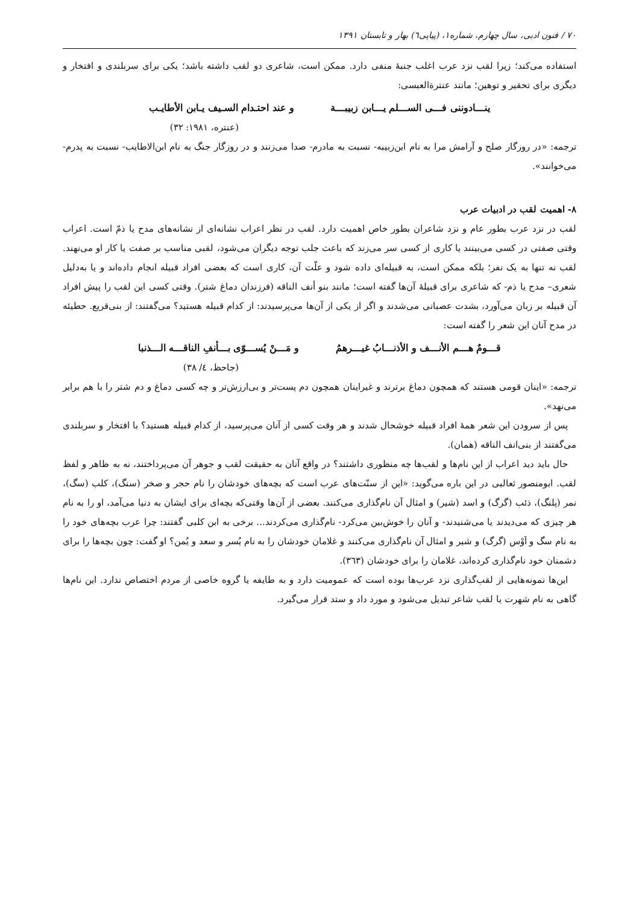٧٠ / فنون ادبی، سال چهارم، شماره۱، (پیاپی٦) بهار و تابستان ۱۳۹۱
استفاده می‌کند؛ زیرا لقب نزد عرب اغلب جنبۀ منفی دارد. ممکن است، شاعری دو لقب داشته باشد؛ یکی برای سربلندی و افتخار و دیگری برای تحقیر و توهین؛ مانند عنترةالعبسی:
ینـــادوننی فـــی الســـلم یـــابن زبیبـــة و عند احتـدام السـیف یـابن الأطایـب
(عنتره، ۱۹۸۱: ۳۲)
ترجمه: «در روزگار صلح و آرامش مرا به نام ابن‌زبیبه- نسبت به مادرم- صدا می‌زنند و در روزگار جنگ به نام ابن‌الاطایب- نسبت به پدرم- می‌خوانند».
٨- اهمیت لقب در ادبیات عرب
لقب در نزد عرب بطور عام و نزد شاعران بطور خاص اهمیت دارد. لقب در نظر اعراب نشانه‌ای از نشانه‌های مدح یا ذمّ است. اعراب وقتی صفتی در کسی می‌بینند یا کاری از کسی سر می‌زند که باعث جلب توجه دیگران می‌شود، لقبی مناسب بر صفت یا کار او می‌نهند. لقب نه تنها به یک نفر؛ بلکه ممکن است، به قبیله‌ای داده شود و علّت آن، کاری است که بعضی افراد قبیله انجام داده‌اند و یا به‌دلیل شعری– مدح یا ذم- که شاعری برای قبیلۀ آن‌ها گفته است؛ مانند بنو أنف الناقه (فرزندان دماغ شتر). وقتی کسی این لقب را پیش افراد آن قبیله بر زبان می‌آورد، بشدت عصبانی می‌شدند و اگر از یکی از آن‌ها می‌پرسیدند: از کدام قبیله هستید؟ می‌گفتند: از بنی‌قریع. حطیئه در مدح آنان این شعر را گفته است:
قـــومٌ هـــم الأنـــف و الأذنـــابُ غیـــرهمُ و مَـــنْ یُســـوّی بـــأنفِ الناقـــه الـــذنبا
(جاحظ، ٤/ ۳۸)
ترجمه: «اینان قومی هستند که همچون دماغ برترند و غیراینان همچون دم پست‌تر و بی‌ارزش‌تر و چه کسی دماغ و دم شتر را با هم برابر می‌نهد».
پس از سرودن این شعر همۀ افراد قبیله خوشحال شدند و هر وقت کسی از آنان می‌پرسید، از کدام قبیله هستید؟ با افتخار و سربلندی می‌گفتند از بنی‌انف الناقه (همان).
حال باید دید اعراب از این نام‌ها و لقب‌ها چه منظوری داشتند؟ در واقع آنان به حقیقت لقب و جوهر آن می‌پرداختند، نه به ظاهر و لفظ لقب. ابومنصور ثعالبی در این باره می‌گوید: «این از سنّت‌های عرب است که بچه‌های خودشان را نام حجر و صخر (سنگ)، کلب (سگ)، نمر (پلنگ)، ذئب (گرگ) و اسد (شیر) و امثال آن نام‌گذاری می‌کنند. بعضی از آن‌ها وقتی‌که بچه‌ای برای ایشان به دنیا می‌آمد، او را به نام هر چیزی که می‌دیدند یا می‌شنیدند- و آنان را خوش‌بین می‌کرد- نام‌گذاری می‌کردند... برخی به ابن کلبی گفتند: چرا عرب بچه‌های خود را به نام سگ و اَوْس (گرگ) و شیر و امثال آن نام‌گذاری می‌کنند و غلامان خودشان را به نام یُسر و سعد و یُمن؟ او گفت: چون بچه‌ها را برای دشمنان خود نام‌گذاری کرده‌اند، غلامان را برای خودشان (۳٦۳).
این‌ها نمونه‌هایی از لقب‌گذاری نزد عرب‌ها بوده است که عمومیت دارد و به طایفه یا گروه خاصی از مردم اختصاص ندارد. این نام‌ها گاهی به نام شهرت یا لقب شاعر تبدیل می‌شود و مورد داد و ستد قرار می‌گیرد.